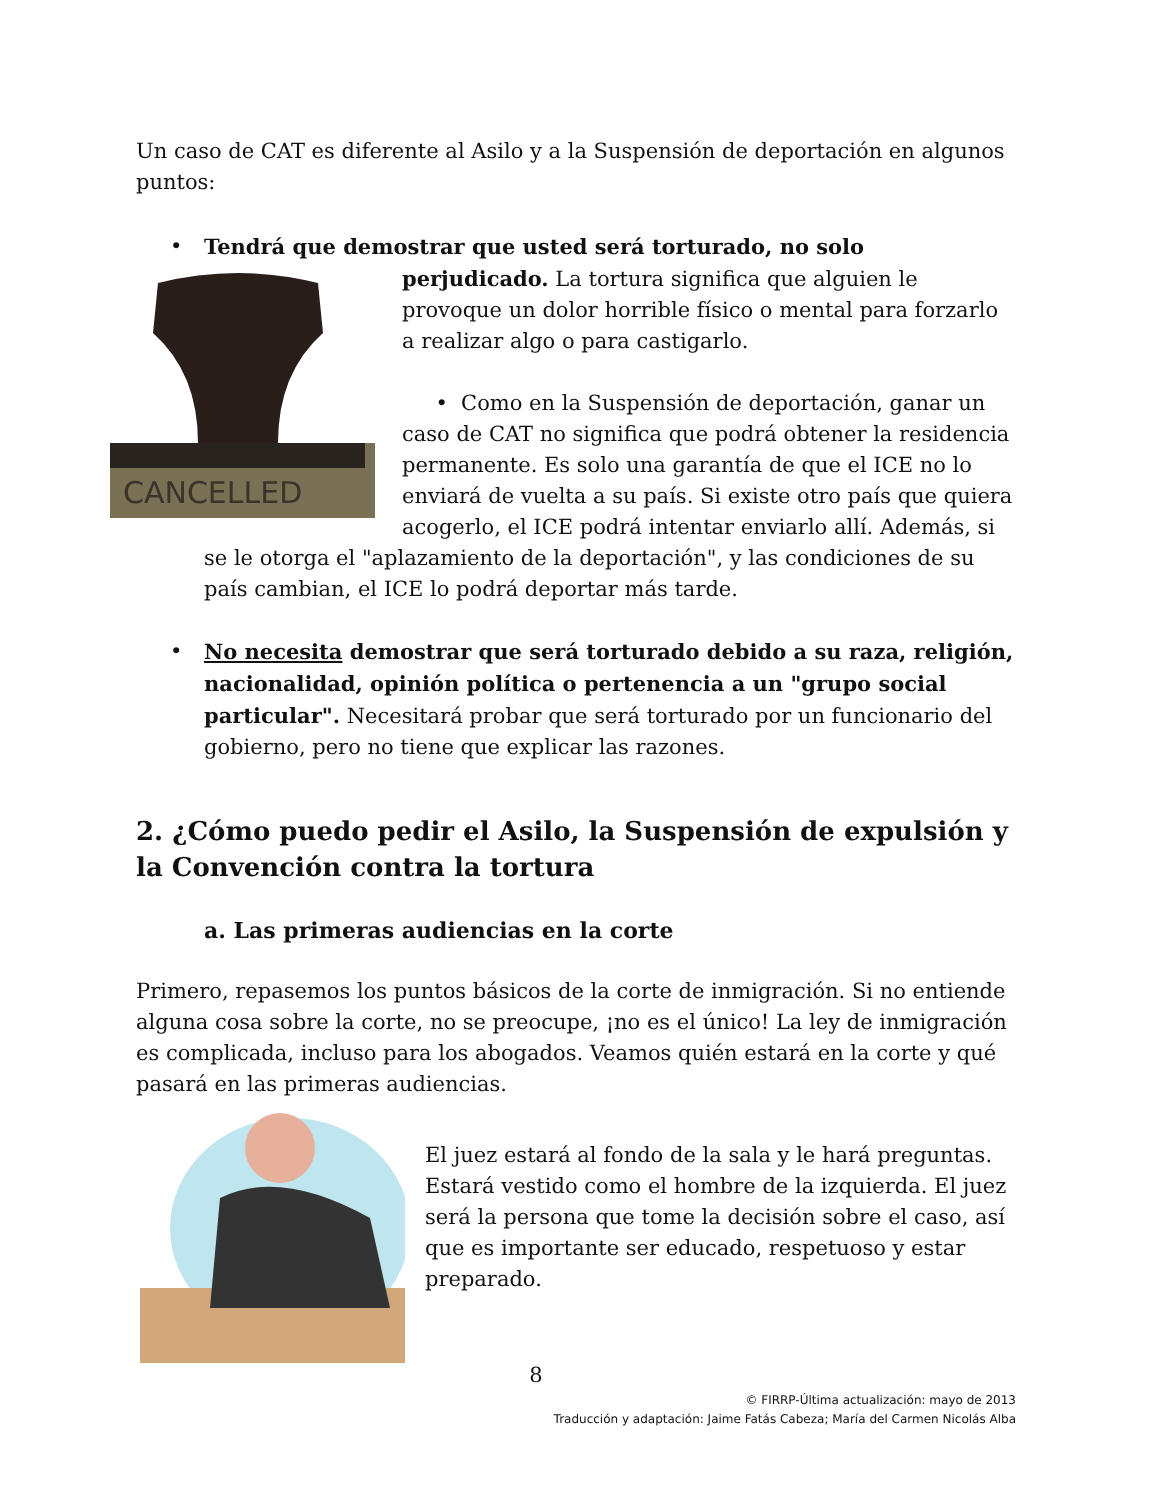Un caso de CAT es diferente al Asilo y a la Suspensión de deportación en algunos puntos:
•
Tendrá que demostrar que usted será torturado, no solo
CANCELLED
perjudicado. La tortura significa que alguien le provoque un dolor horrible físico o mental para forzarlo a realizar algo o para castigarlo.
• Como en la Suspensión de deportación, ganar un caso de CAT no significa que podrá obtener la residencia permanente. Es solo una garantía de que el ICE no lo enviará de vuelta a su país. Si existe otro país que quiera acogerlo, el ICE podrá intentar enviarlo allí. Además, si se le otorga el "aplazamiento de la deportación", y las condiciones de su país cambian, el ICE lo podrá deportar más tarde.
•
No necesita demostrar que será torturado debido a su raza, religión, nacionalidad, opinión política o pertenencia a un "grupo social particular". Necesitará probar que será torturado por un funcionario del gobierno, pero no tiene que explicar las razones.
2. ¿Cómo puedo pedir el Asilo, la Suspensión de expulsión y la Convención contra la tortura
a. Las primeras audiencias en la corte
Primero, repasemos los puntos básicos de la corte de inmigración. Si no entiende alguna cosa sobre la corte, no se preocupe, ¡no es el único! La ley de inmigración es complicada, incluso para los abogados. Veamos quién estará en la corte y qué pasará en las primeras audiencias.
El juez estará al fondo de la sala y le hará preguntas. Estará vestido como el hombre de la izquierda. El juez será la persona que tome la decisión sobre el caso, así que es importante ser educado, respetuoso y estar preparado.
8
© FIRRP-Última actualización: mayo de 2013
Traducción y adaptación: Jaime Fatás Cabeza; María del Carmen Nicolás Alba